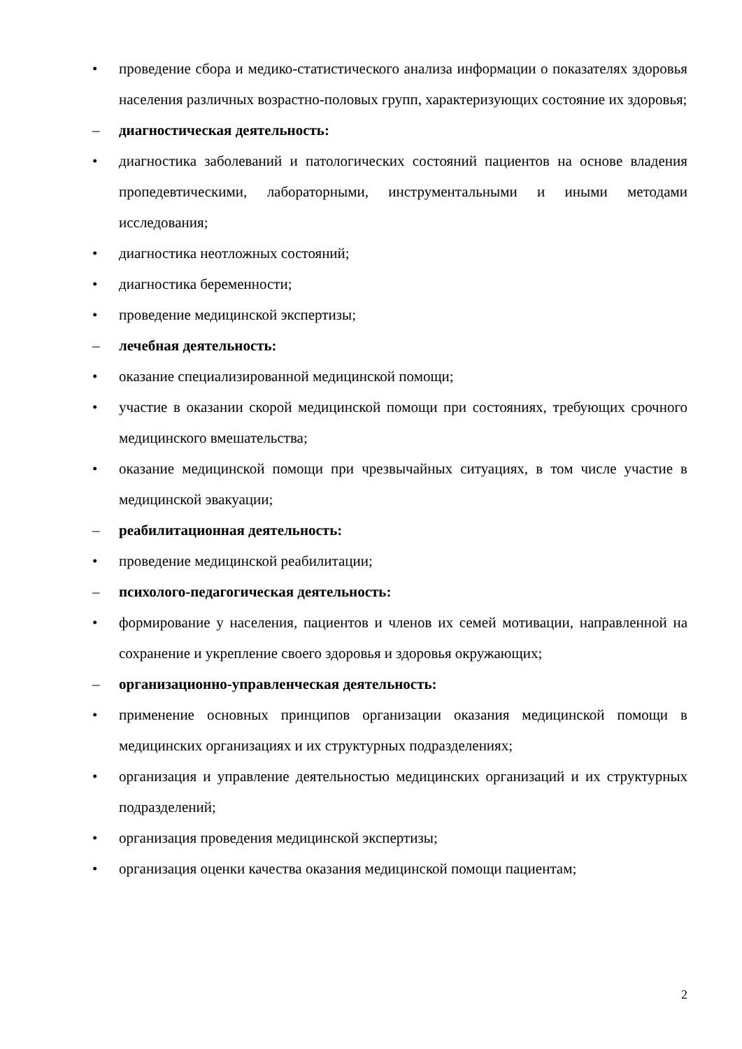• проведение сбора и медико-статистического анализа информации о показателях здоровья населения различных возрастно-половых групп, характеризующих состояние их здоровья;
– диагностическая деятельность:
• диагностика заболеваний и патологических состояний пациентов на основе владения пропедевтическими, лабораторными, инструментальными и иными методами исследования;
• диагностика неотложных состояний;
• диагностика беременности;
• проведение медицинской экспертизы;
– лечебная деятельность:
• оказание специализированной медицинской помощи;
• участие в оказании скорой медицинской помощи при состояниях, требующих срочного медицинского вмешательства;
• оказание медицинской помощи при чрезвычайных ситуациях, в том числе участие в медицинской эвакуации;
– реабилитационная деятельность:
• проведение медицинской реабилитации;
– психолого-педагогическая деятельность:
• формирование у населения, пациентов и членов их семей мотивации, направленной на сохранение и укрепление своего здоровья и здоровья окружающих;
– организационно-управленческая деятельность:
• применение основных принципов организации оказания медицинской помощи в медицинских организациях и их структурных подразделениях;
• организация и управление деятельностью медицинских организаций и их структурных подразделений;
• организация проведения медицинской экспертизы;
• организация оценки качества оказания медицинской помощи пациентам;
2